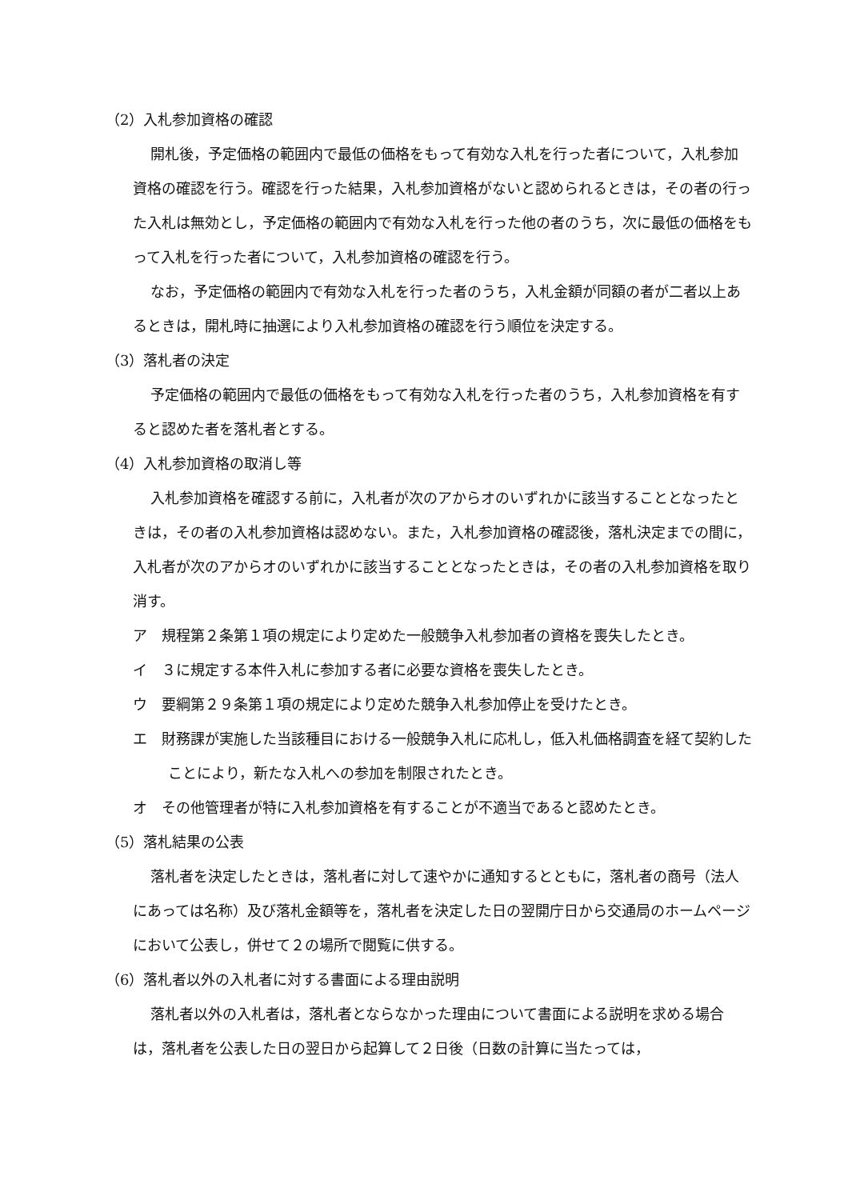（2）入札参加資格の確認
開札後，予定価格の範囲内で最低の価格をもって有効な入札を行った者について，入札参加資格の確認を行う。確認を行った結果，入札参加資格がないと認められるときは，その者の行った入札は無効とし，予定価格の範囲内で有効な入札を行った他の者のうち，次に最低の価格をもって入札を行った者について，入札参加資格の確認を行う。
なお，予定価格の範囲内で有効な入札を行った者のうち，入札金額が同額の者が二者以上あるときは，開札時に抽選により入札参加資格の確認を行う順位を決定する。
（3）落札者の決定
予定価格の範囲内で最低の価格をもって有効な入札を行った者のうち，入札参加資格を有すると認めた者を落札者とする。
（4）入札参加資格の取消し等
入札参加資格を確認する前に，入札者が次のアからオのいずれかに該当することとなったときは，その者の入札参加資格は認めない。また，入札参加資格の確認後，落札決定までの間に，入札者が次のアからオのいずれかに該当することとなったときは，その者の入札参加資格を取り消す。
ア　規程第２条第１項の規定により定めた一般競争入札参加者の資格を喪失したとき。
イ　３に規定する本件入札に参加する者に必要な資格を喪失したとき。
ウ　要綱第２９条第１項の規定により定めた競争入札参加停止を受けたとき。
エ　財務課が実施した当該種目における一般競争入札に応札し，低入札価格調査を経て契約したことにより，新たな入札への参加を制限されたとき。
オ　その他管理者が特に入札参加資格を有することが不適当であると認めたとき。
（5）落札結果の公表
落札者を決定したときは，落札者に対して速やかに通知するとともに，落札者の商号（法人にあっては名称）及び落札金額等を，落札者を決定した日の翌開庁日から交通局のホームページにおいて公表し，併せて２の場所で閲覧に供する。
（6）落札者以外の入札者に対する書面による理由説明
落札者以外の入札者は，落札者とならなかった理由について書面による説明を求める場合は，落札者を公表した日の翌日から起算して２日後（日数の計算に当たっては，